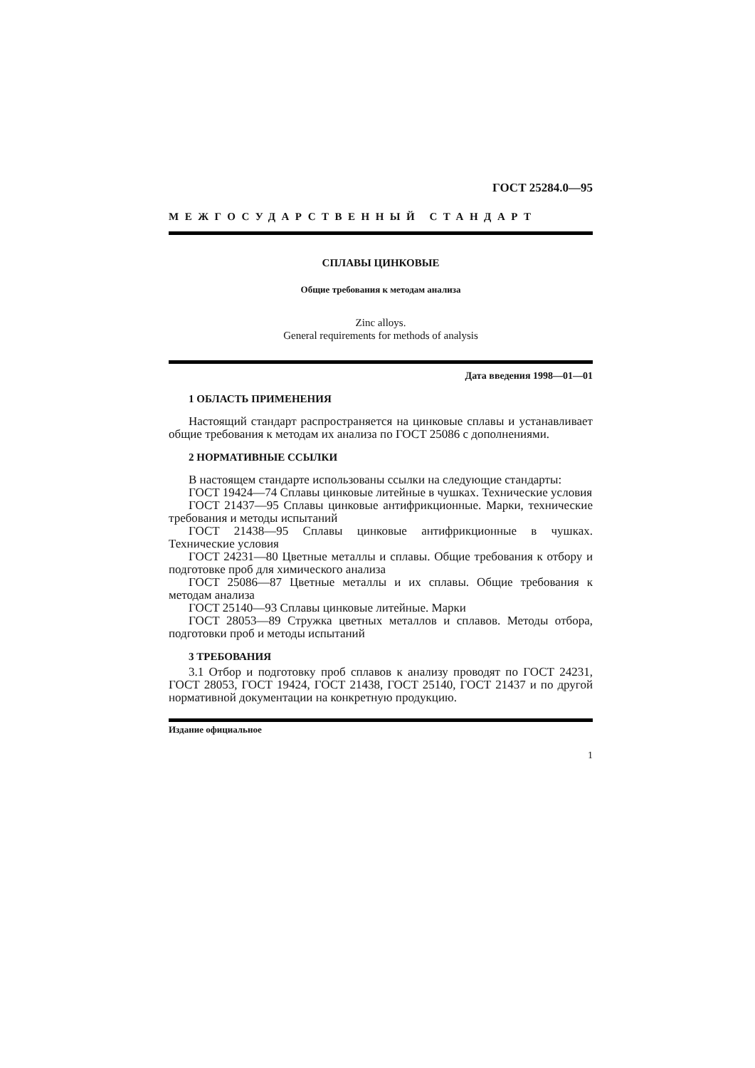ГОСТ 25284.0—95
МЕЖГОСУДАРСТВЕННЫЙ СТАНДАРТ
СПЛАВЫ ЦИНКОВЫЕ
Общие требования к методам анализа
Zinc alloys.
General requirements for methods of analysis
Дата введения 1998—01—01
1 ОБЛАСТЬ ПРИМЕНЕНИЯ
Настоящий стандарт распространяется на цинковые сплавы и устанавливает общие требования к методам их анализа по ГОСТ 25086 с дополнениями.
2 НОРМАТИВНЫЕ ССЫЛКИ
В настоящем стандарте использованы ссылки на следующие стандарты:
ГОСТ 19424—74 Сплавы цинковые литейные в чушках. Технические условия
ГОСТ 21437—95 Сплавы цинковые антифрикционные. Марки, технические требования и методы испытаний
ГОСТ 21438—95 Сплавы цинковые антифрикционные в чушках. Технические условия
ГОСТ 24231—80 Цветные металлы и сплавы. Общие требования к отбору и подготовке проб для химического анализа
ГОСТ 25086—87 Цветные металлы и их сплавы. Общие требования к методам анализа
ГОСТ 25140—93 Сплавы цинковые литейные. Марки
ГОСТ 28053—89 Стружка цветных металлов и сплавов. Методы отбора, подготовки проб и методы испытаний
3 ТРЕБОВАНИЯ
3.1 Отбор и подготовку проб сплавов к анализу проводят по ГОСТ 24231, ГОСТ 28053, ГОСТ 19424, ГОСТ 21438, ГОСТ 25140, ГОСТ 21437 и по другой нормативной документации на конкретную продукцию.
Издание официальное
1